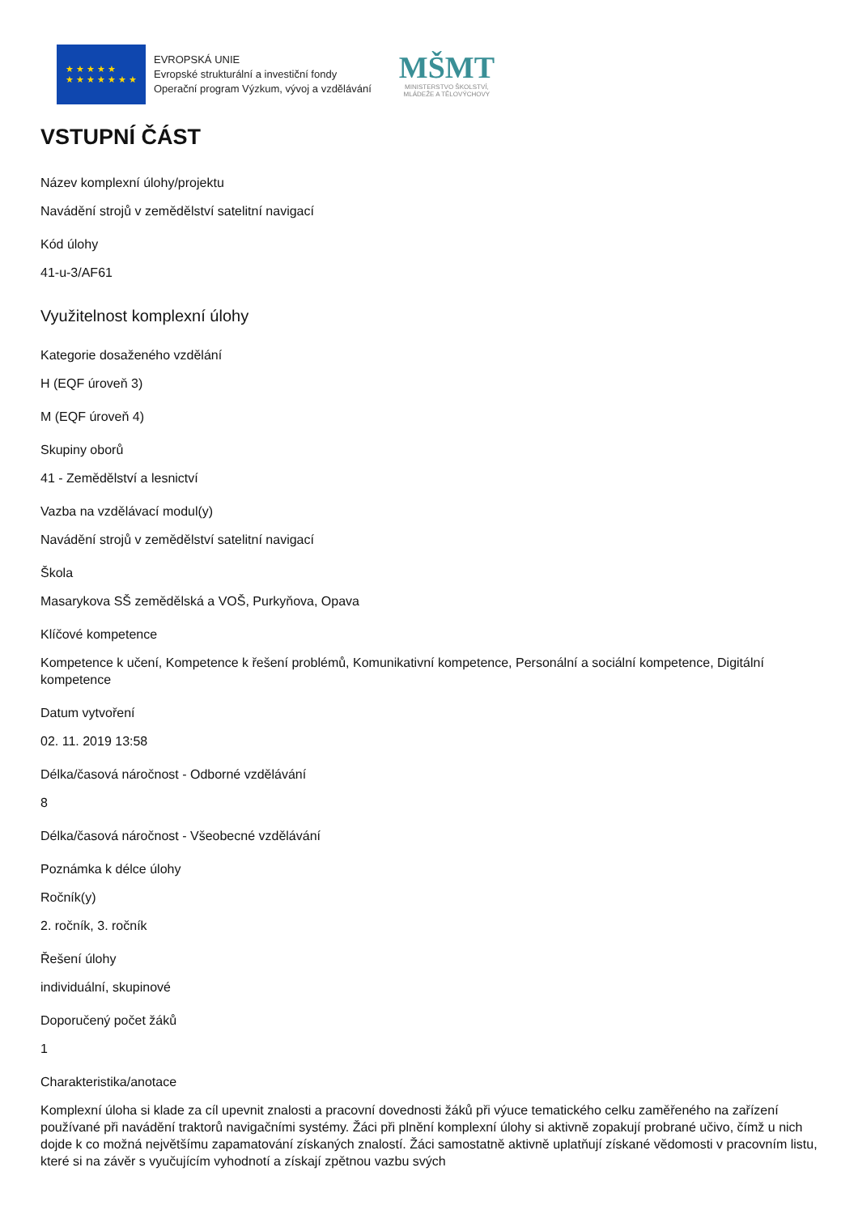★ ★ ★ ★ ★
★ ★ ★ ★ ★ ★ ★
EVROPSKÁ UNIE
Evropské strukturální a investiční fondy
Operační program Výzkum, vývoj a vzdělávání
MŠMT
MINISTERSTVO ŠKOLSTVÍ,
MLÁDEŽE A TĚLOVÝCHOVY
VSTUPNÍ ČÁST
Název komplexní úlohy/projektu
Navádění strojů v zemědělství satelitní navigací
Kód úlohy
41-u-3/AF61
Využitelnost komplexní úlohy
Kategorie dosaženého vzdělání
H (EQF úroveň 3)
M (EQF úroveň 4)
Skupiny oborů
41 - Zemědělství a lesnictví
Vazba na vzdělávací modul(y)
Navádění strojů v zemědělství satelitní navigací
Škola
Masarykova SŠ zemědělská a VOŠ, Purkyňova, Opava
Klíčové kompetence
Kompetence k učení, Kompetence k řešení problémů, Komunikativní kompetence, Personální a sociální kompetence, Digitální kompetence
Datum vytvoření
02. 11. 2019 13:58
Délka/časová náročnost - Odborné vzdělávání
8
Délka/časová náročnost - Všeobecné vzdělávání
Poznámka k délce úlohy
Ročník(y)
2. ročník, 3. ročník
Řešení úlohy
individuální, skupinové
Doporučený počet žáků
1
Charakteristika/anotace
Komplexní úloha si klade za cíl upevnit znalosti a pracovní dovednosti žáků při výuce tematického celku zaměřeného na zařízení používané při navádění traktorů navigačními systémy. Žáci při plnění komplexní úlohy si aktivně zopakují probrané učivo, čímž u nich dojde k co možná největšímu zapamatování získaných znalostí. Žáci samostatně aktivně uplatňují získané vědomosti v pracovním listu, které si na závěr s vyučujícím vyhodnotí a získají zpětnou vazbu svých